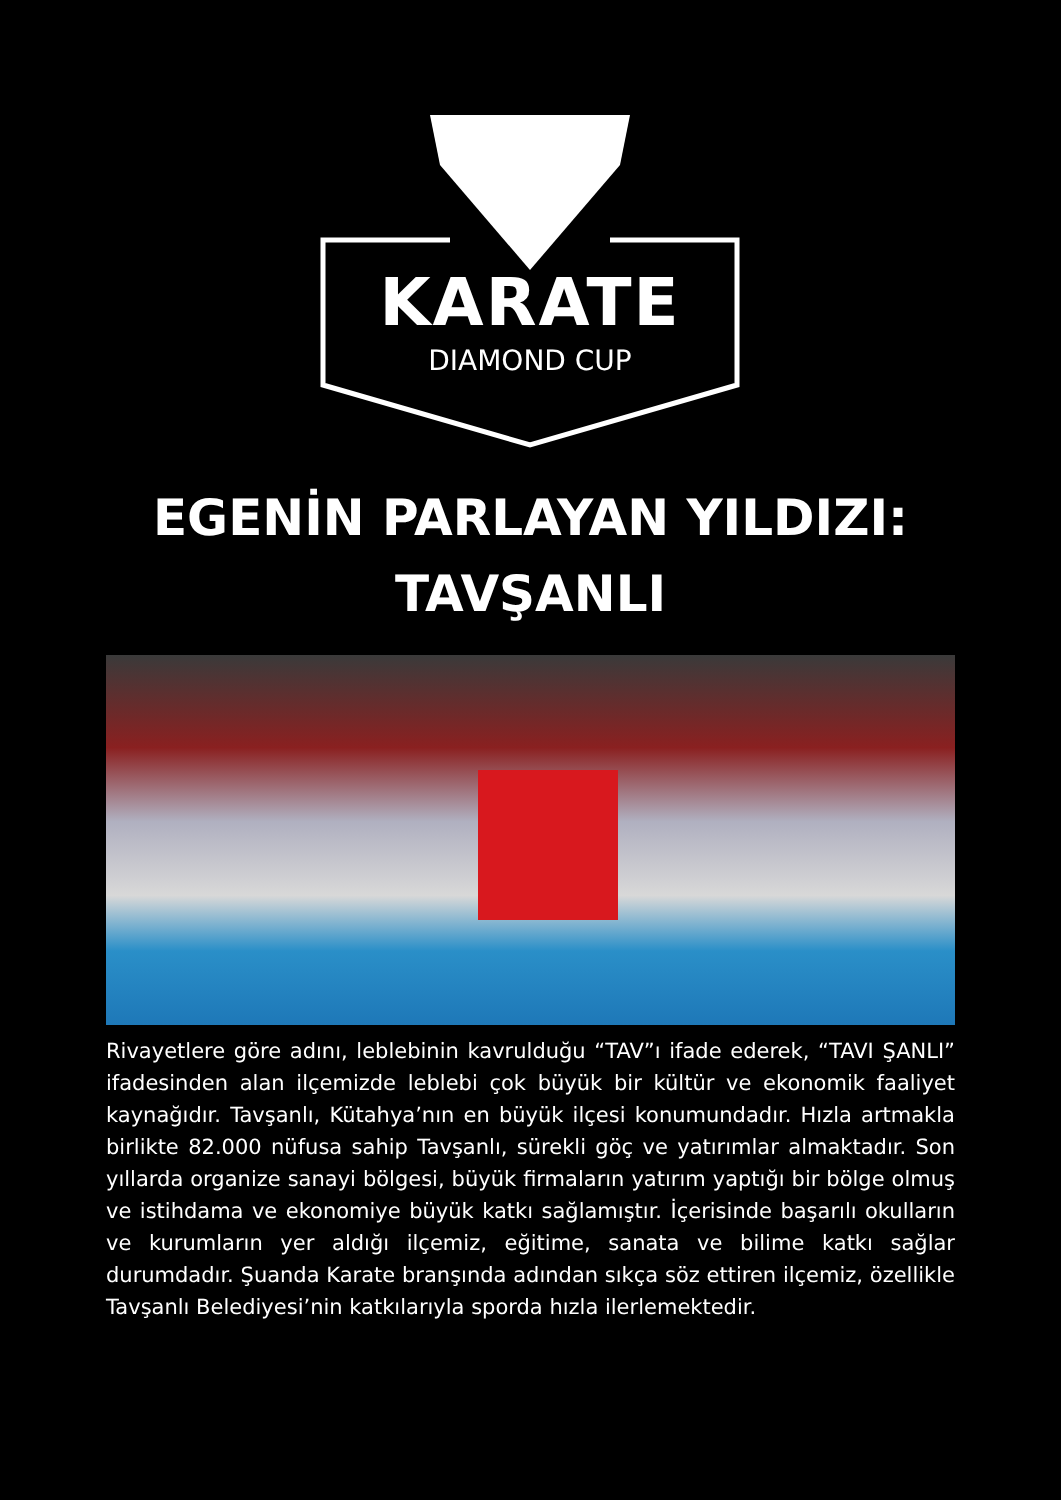KARATE
DIAMOND CUP
EGENİN PARLAYAN YILDIZI:
TAVŞANLI
Rivayetlere göre adını, leblebinin kavrulduğu “TAV”ı ifade ederek, “TAVI ŞANLI” ifadesinden alan ilçemizde leblebi çok büyük bir kültür ve ekonomik faaliyet kaynağıdır. Tavşanlı, Kütahya’nın en büyük ilçesi konumundadır. Hızla artmakla birlikte 82.000 nüfusa sahip Tavşanlı, sürekli göç ve yatırımlar almaktadır. Son yıllarda organize sanayi bölgesi, büyük firmaların yatırım yaptığı bir bölge olmuş ve istihdama ve ekonomiye büyük katkı sağlamıştır. İçerisinde başarılı okulların ve kurumların yer aldığı ilçemiz, eğitime, sanata ve bilime katkı sağlar durumdadır. Şuanda Karate branşında adından sıkça söz ettiren ilçemiz, özellikle Tavşanlı Belediyesi’nin katkılarıyla sporda hızla ilerlemektedir.